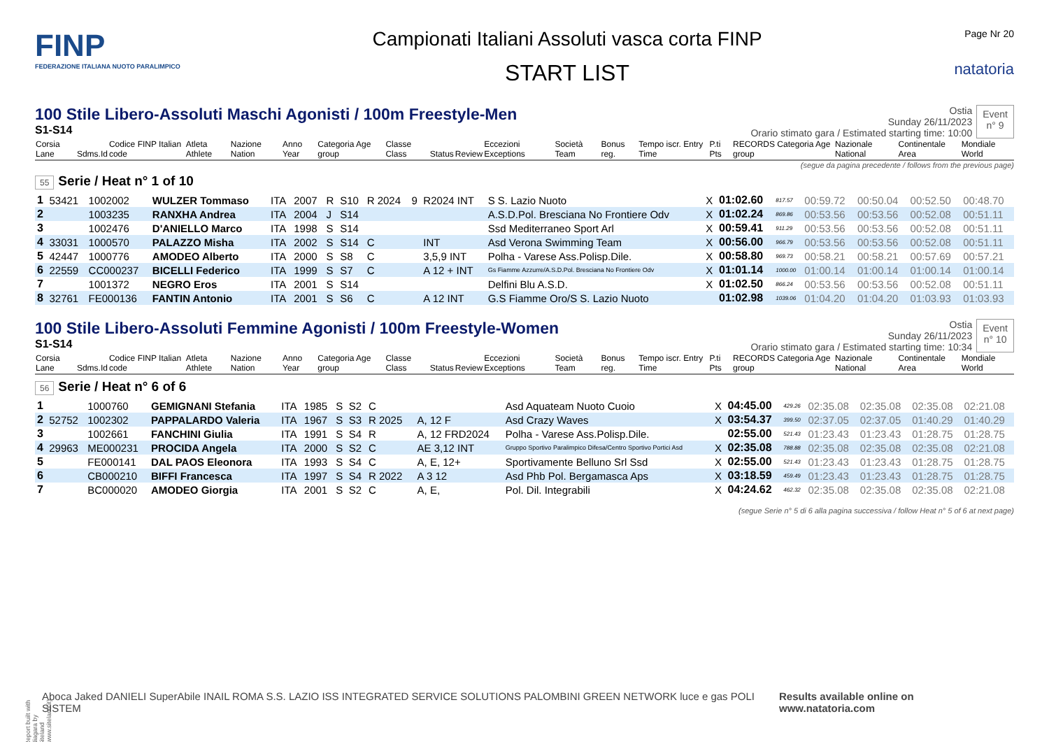FINP
FEDERAZIONE ITALIANA NUOTO PARALIMPICO
Campionati Italiani Assoluti vasca corta FINP
START LIST
Page Nr 20
natatoria
100 Stile Libero-Assoluti Maschi Agonisti / 100m Freestyle-Men
S1-S14
Ostia
Sunday 26/11/2023
Orario stimato gara / Estimated starting time: 10:00
Event
n° 9
| Corsia Lane | Sdms.Id | Codice FINP Italian code | Atleta Athlete | Nazione Nation | Anno Year | Categoria Age group | Classe Class | Status | Review | Eccezioni Exceptions | Società Team | Bonus reg. | Tempo iscr. Entry Time | P.ti Pts | RECORDS Categoria Age group | Nazionale National | Continentale Area | Mondiale World |
| --- | --- | --- | --- | --- | --- | --- | --- | --- | --- | --- | --- | --- | --- | --- | --- | --- | --- | --- |
(segue da pagina precedente / follows from the previous page)
55 Serie / Heat n° 1 of 10
| 1 | 53421 | 1002002 | WULZER Tommaso | ITA | 2007 | R | S10 | R 2024 | 9 | R2024 INT | S S. Lazio Nuoto | X | 01:02.60 | 817.57 | 00:59.72 | 00:50.04 | 00:52.50 | 00:48.70 |
| 2 | | 1003235 | RANXHA Andrea | ITA | 2004 | J | S14 | | | | A.S.D.Pol. Bresciana No Frontiere Odv | X | 01:02.24 | 869.86 | 00:53.56 | 00:53.56 | 00:52.08 | 00:51.11 |
| 3 | | 1002476 | D'ANIELLO Marco | ITA | 1998 | S | S14 | | | | Ssd Mediterraneo Sport Arl | X | 00:59.41 | 911.29 | 00:53.56 | 00:53.56 | 00:52.08 | 00:51.11 |
| 4 | 33031 | 1000570 | PALAZZO Misha | ITA | 2002 | S | S14 | C | | INT | Asd Verona Swimming Team | X | 00:56.00 | 966.79 | 00:53.56 | 00:53.56 | 00:52.08 | 00:51.11 |
| 5 | 42447 | 1000776 | AMODEO Alberto | ITA | 2000 | S | S8 | C | | 3,5,9 INT | Polha - Varese Ass.Polisp.Dile. | X | 00:58.80 | 969.73 | 00:58.21 | 00:58.21 | 00:57.69 | 00:57.21 |
| 6 | 22559 | CC000237 | BICELLI Federico | ITA | 1999 | S | S7 | C | | A 12 + INT | Gs Fiamme Azzurre/A.S.D.Pol. Bresciana No Frontiere Odv | X | 01:01.14 | 1000.00 | 01:00.14 | 01:00.14 | 01:00.14 | 01:00.14 |
| 7 | | 1001372 | NEGRO Eros | ITA | 2001 | S | S14 | | | | Delfini Blu A.S.D. | X | 01:02.50 | 866.24 | 00:53.56 | 00:53.56 | 00:52.08 | 00:51.11 |
| 8 | 32761 | FE000136 | FANTIN Antonio | ITA | 2001 | S | S6 | C | | A 12 INT | G.S Fiamme Oro/S S. Lazio Nuoto | | 01:02.98 | 1039.06 | 01:04.20 | 01:04.20 | 01:03.93 | 01:03.93 |
100 Stile Libero-Assoluti Femmine Agonisti / 100m Freestyle-Women
S1-S14
Ostia
Sunday 26/11/2023
Orario stimato gara / Estimated starting time: 10:34
Event
n° 10
| Corsia Lane | Sdms.Id | Codice FINP Italian code | Atleta Athlete | Nazione Nation | Anno Year | Categoria Age group | Classe Class | Status | Review | Eccezioni Exceptions | Società Team | Bonus reg. | Tempo iscr. Entry Time | P.ti Pts | RECORDS Categoria Age group | Nazionale National | Continentale Area | Mondiale World |
| --- | --- | --- | --- | --- | --- | --- | --- | --- | --- | --- | --- | --- | --- | --- | --- | --- | --- | --- |
56 Serie / Heat n° 6 of 6
| 1 | | 1000760 | GEMIGNANI Stefania | ITA | 1985 | S | S2 | C | | | Asd Aquateam Nuoto Cuoio | X | 04:45.00 | 429.26 | 02:35.08 | 02:35.08 | 02:35.08 | 02:21.08 |
| 2 | 52752 | 1002302 | PAPPALARDO Valeria | ITA | 1967 | S | S3 | R 2025 | | A, 12 F | Asd Crazy Waves | X | 03:54.37 | 399.50 | 02:37.05 | 02:37.05 | 01:40.29 | 01:40.29 |
| 3 | | 1002661 | FANCHINI Giulia | ITA | 1991 | S | S4 | R | | A, 12 FRD2024 | Polha - Varese Ass.Polisp.Dile. | | 02:55.00 | 521.43 | 01:23.43 | 01:23.43 | 01:28.75 | 01:28.75 |
| 4 | 29963 | ME000231 | PROCIDA Angela | ITA | 2000 | S | S2 | C | | AE 3,12 INT | Gruppo Sportivo Paralimpico Difesa/Centro Sportivo Portici Asd | X | 02:35.08 | 788.88 | 02:35.08 | 02:35.08 | 02:35.08 | 02:21.08 |
| 5 | | FE000141 | DAL PAOS Eleonora | ITA | 1993 | S | S4 | C | | A, E, 12+ | Sportivamente Belluno Srl Ssd | X | 02:55.00 | 521.43 | 01:23.43 | 01:23.43 | 01:28.75 | 01:28.75 |
| 6 | | CB000210 | BIFFI Francesca | ITA | 1997 | S | S4 | R 2022 | | A 3 12 | Asd Phb Pol. Bergamasca Aps | X | 03:18.59 | 459.49 | 01:23.43 | 01:23.43 | 01:28.75 | 01:28.75 |
| 7 | | BC000020 | AMODEO Giorgia | ITA | 2001 | S | S2 | C | | A, E, | Pol. Dil. Integrabili | X | 04:24.62 | 462.32 | 02:35.08 | 02:35.08 | 02:35.08 | 02:21.08 |
(segue Serie n° 5 di 6 alla pagina successiva / follow Heat n° 5 of 6 at next page)
Report built with Niagara by Siteland (www.siteland.it)
Aboca Jaked DANIELI SuperAbile INAIL ROMA S.S. LAZIO ISS INTEGRATED SERVICE SOLUTIONS PALOMBINI GREEN NETWORK luce e gas POLI SISTEM
Results available online on www.natatoria.com